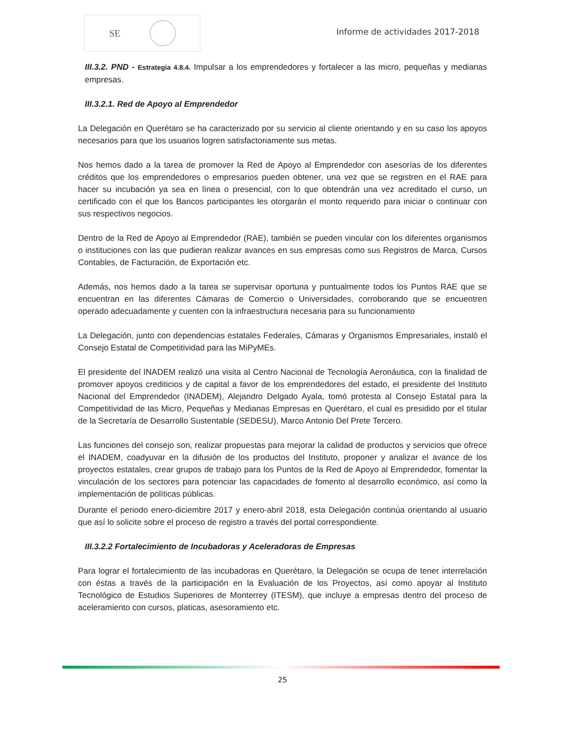SE
Informe de actividades 2017-2018
III.3.2. PND - Estrategia 4.8.4. Impulsar a los emprendedores y fortalecer a las micro, pequeñas y medianas empresas.
III.3.2.1. Red de Apoyo al Emprendedor
La Delegación en Querétaro se ha caracterizado por su servicio al cliente orientando y en su caso los apoyos necesarios para que los usuarios logren satisfactoriamente sus metas.
Nos hemos dado a la tarea de promover la Red de Apoyo al Emprendedor con asesorías de los diferentes créditos que los emprendedores o empresarios pueden obtener, una vez que se registren en el RAE para hacer su incubación ya sea en línea o presencial, con lo que obtendrán una vez acreditado el curso, un certificado con el que los Bancos participantes les otorgarán el monto requerido para iniciar o continuar con sus respectivos negocios.
Dentro de la Red de Apoyo al Emprendedor (RAE), también se pueden vincular con los diferentes organismos o instituciones con las que pudieran realizar avances en sus empresas como sus Registros de Marca, Cursos Contables, de Facturación, de Exportación etc.
Además, nos hemos dado a la tarea se supervisar oportuna y puntualmente todos los Puntos RAE que se encuentran en las diferentes Cámaras de Comercio o Universidades, corroborando que se encuentren operado adecuadamente y cuenten con la infraestructura necesaria para su funcionamiento
La Delegación, junto con dependencias estatales Federales, Cámaras y Organismos Empresariales, instaló el Consejo Estatal de Competitividad para las MiPyMEs.
El presidente del INADEM realizó una visita al Centro Nacional de Tecnología Aeronáutica, con la finalidad de promover apoyos crediticios y de capital a favor de los emprendedores del estado, el presidente del Instituto Nacional del Emprendedor (INADEM), Alejandro Delgado Ayala, tomó protesta al Consejo Estatal para la Competitividad de las Micro, Pequeñas y Medianas Empresas en Querétaro, el cual es presidido por el titular de la Secretaría de Desarrollo Sustentable (SEDESU), Marco Antonio Del Prete Tercero.
Las funciones del consejo son, realizar propuestas para mejorar la calidad de productos y servicios que ofrece el INADEM, coadyuvar en la difusión de los productos del Instituto, proponer y analizar el avance de los proyectos estatales, crear grupos de trabajo para los Puntos de la Red de Apoyo al Emprendedor, fomentar la vinculación de los sectores para potenciar las capacidades de fomento al desarrollo económico, así como la implementación de políticas públicas.
Durante el periodo enero-diciembre 2017 y enero-abril 2018, esta Delegación continúa orientando al usuario que así lo solicite sobre el proceso de registro a través del portal correspondiente.
III.3.2.2 Fortalecimiento de Incubadoras y Aceleradoras de Empresas
Para lograr el fortalecimiento de las incubadoras en Querétaro, la Delegación se ocupa de tener interrelación con éstas a través de la participación en la Evaluación de los Proyectos, así como apoyar al Instituto Tecnológico de Estudios Superiores de Monterrey (ITESM), que incluye a empresas dentro del proceso de aceleramiento con cursos, platicas, asesoramiento etc.
25